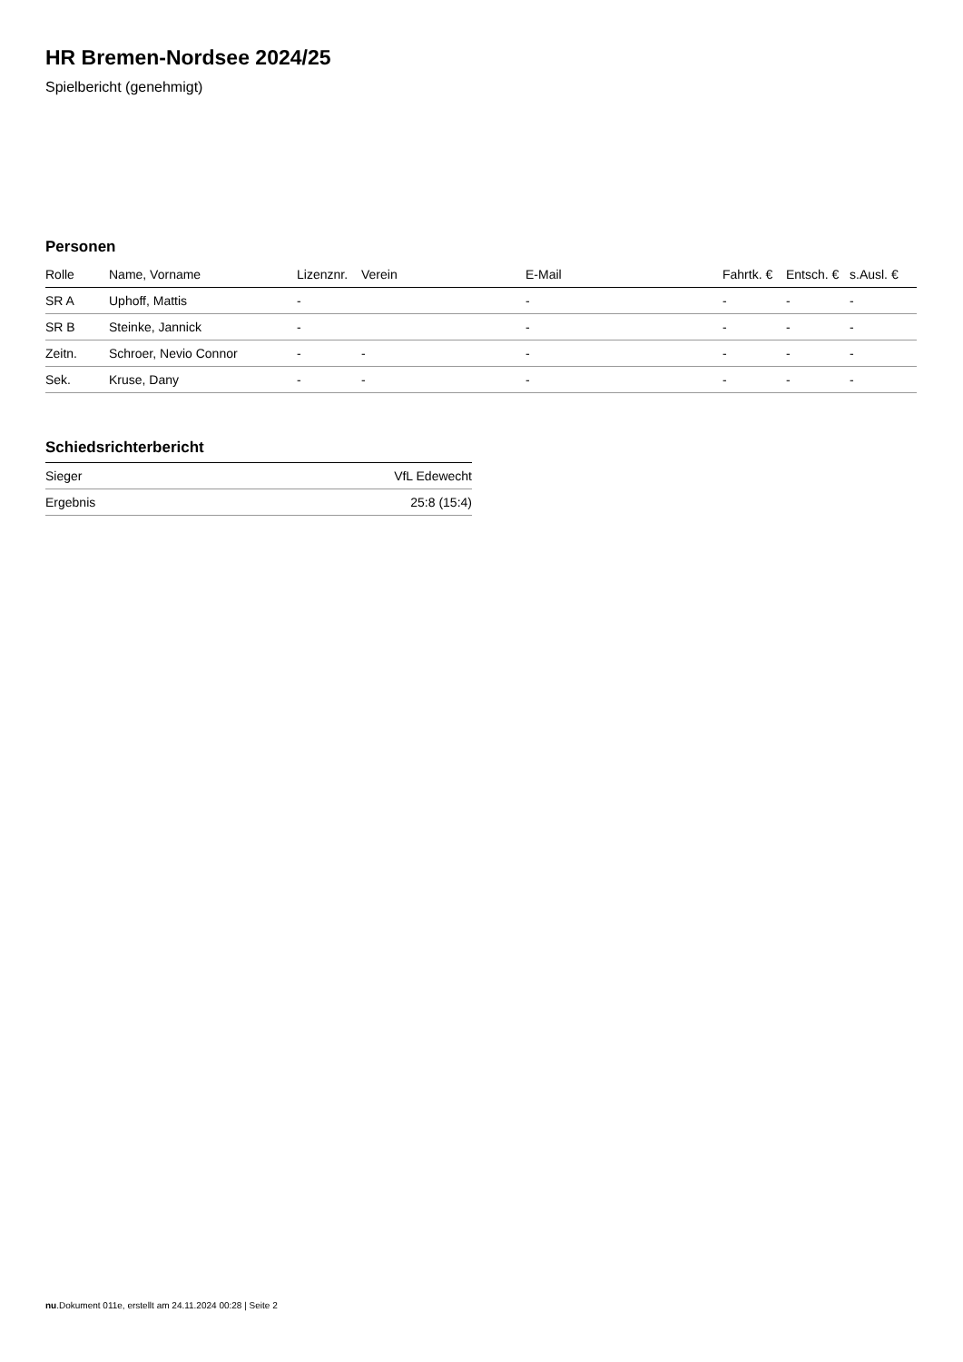HR Bremen-Nordsee 2024/25
Spielbericht (genehmigt)
Personen
| Rolle | Name, Vorname | Lizenznr. | Verein | E-Mail | Fahrtk. € | Entsch. € | s.Ausl. € |
| --- | --- | --- | --- | --- | --- | --- | --- |
| SR A | Uphoff, Mattis | - | | - | - | - | - |
| SR B | Steinke, Jannick | - | | - | - | - | - |
| Zeitn. | Schroer, Nevio Connor | - | - | - | - | - | - |
| Sek. | Kruse, Dany | - | - | - | - | - | - |
Schiedsrichterbericht
| Sieger | VfL Edewecht |
| Ergebnis | 25:8 (15:4) |
nu.Dokument 011e, erstellt am 24.11.2024 00:28 | Seite 2